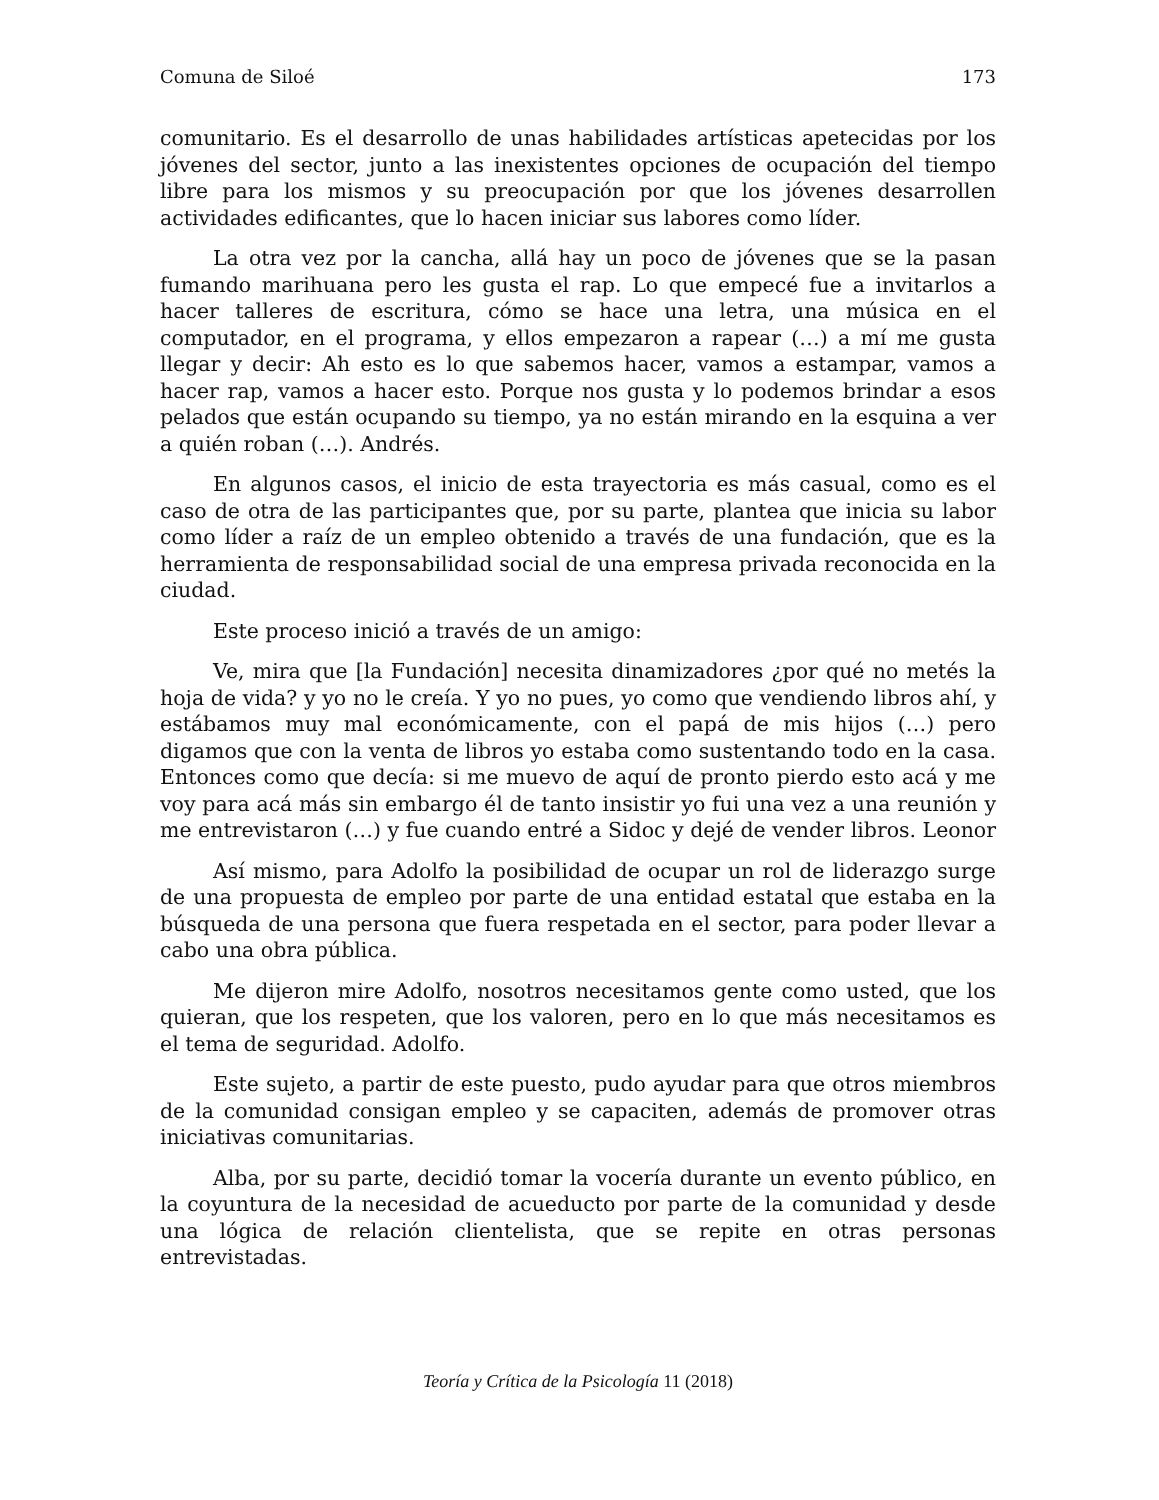Comuna de Siloé 173
comunitario. Es el desarrollo de unas habilidades artísticas apetecidas por los jóvenes del sector, junto a las inexistentes opciones de ocupación del tiempo libre para los mismos y su preocupación por que los jóvenes desarrollen actividades edificantes, que lo hacen iniciar sus labores como líder.
La otra vez por la cancha, allá hay un poco de jóvenes que se la pasan fumando marihuana pero les gusta el rap. Lo que empecé fue a invitarlos a hacer talleres de escritura, cómo se hace una letra, una música en el computador, en el programa, y ellos empezaron a rapear (…) a mí me gusta llegar y decir: Ah esto es lo que sabemos hacer, vamos a estampar, vamos a hacer rap, vamos a hacer esto. Porque nos gusta y lo podemos brindar a esos pelados que están ocupando su tiempo, ya no están mirando en la esquina a ver a quién roban (…). Andrés.
En algunos casos, el inicio de esta trayectoria es más casual, como es el caso de otra de las participantes que, por su parte, plantea que inicia su labor como líder a raíz de un empleo obtenido a través de una fundación, que es la herramienta de responsabilidad social de una empresa privada reconocida en la ciudad.
Este proceso inició a través de un amigo:
Ve, mira que [la Fundación] necesita dinamizadores ¿por qué no metés la hoja de vida? y yo no le creía. Y yo no pues, yo como que vendiendo libros ahí, y estábamos muy mal económicamente, con el papá de mis hijos (…) pero digamos que con la venta de libros yo estaba como sustentando todo en la casa. Entonces como que decía: si me muevo de aquí de pronto pierdo esto acá y me voy para acá más sin embargo él de tanto insistir yo fui una vez a una reunión y me entrevistaron (…) y fue cuando entré a Sidoc y dejé de vender libros. Leonor
Así mismo, para Adolfo la posibilidad de ocupar un rol de liderazgo surge de una propuesta de empleo por parte de una entidad estatal que estaba en la búsqueda de una persona que fuera respetada en el sector, para poder llevar a cabo una obra pública.
Me dijeron mire Adolfo, nosotros necesitamos gente como usted, que los quieran, que los respeten, que los valoren, pero en lo que más necesitamos es el tema de seguridad. Adolfo.
Este sujeto, a partir de este puesto, pudo ayudar para que otros miembros de la comunidad consigan empleo y se capaciten, además de promover otras iniciativas comunitarias.
Alba, por su parte, decidió tomar la vocería durante un evento público, en la coyuntura de la necesidad de acueducto por parte de la comunidad y desde una lógica de relación clientelista, que se repite en otras personas entrevistadas.
Teoría y Crítica de la Psicología 11 (2018)